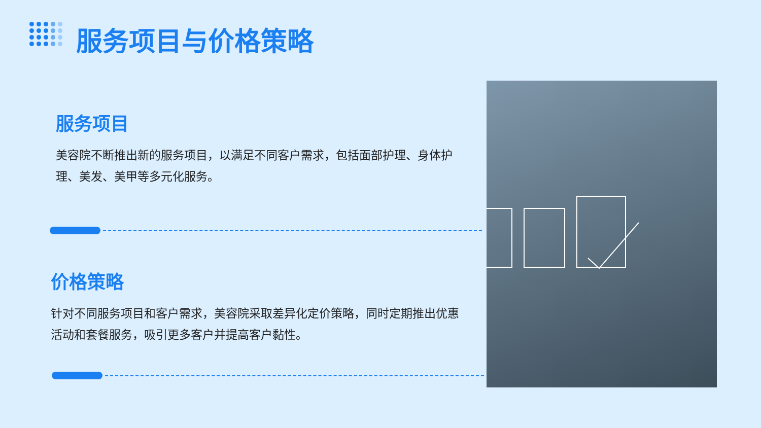服务项目与价格策略
服务项目
美容院不断推出新的服务项目，以满足不同客户需求，包括面部护理、身体护理、美发、美甲等多元化服务。
价格策略
针对不同服务项目和客户需求，美容院采取差异化定价策略，同时定期推出优惠活动和套餐服务，吸引更多客户并提高客户黏性。